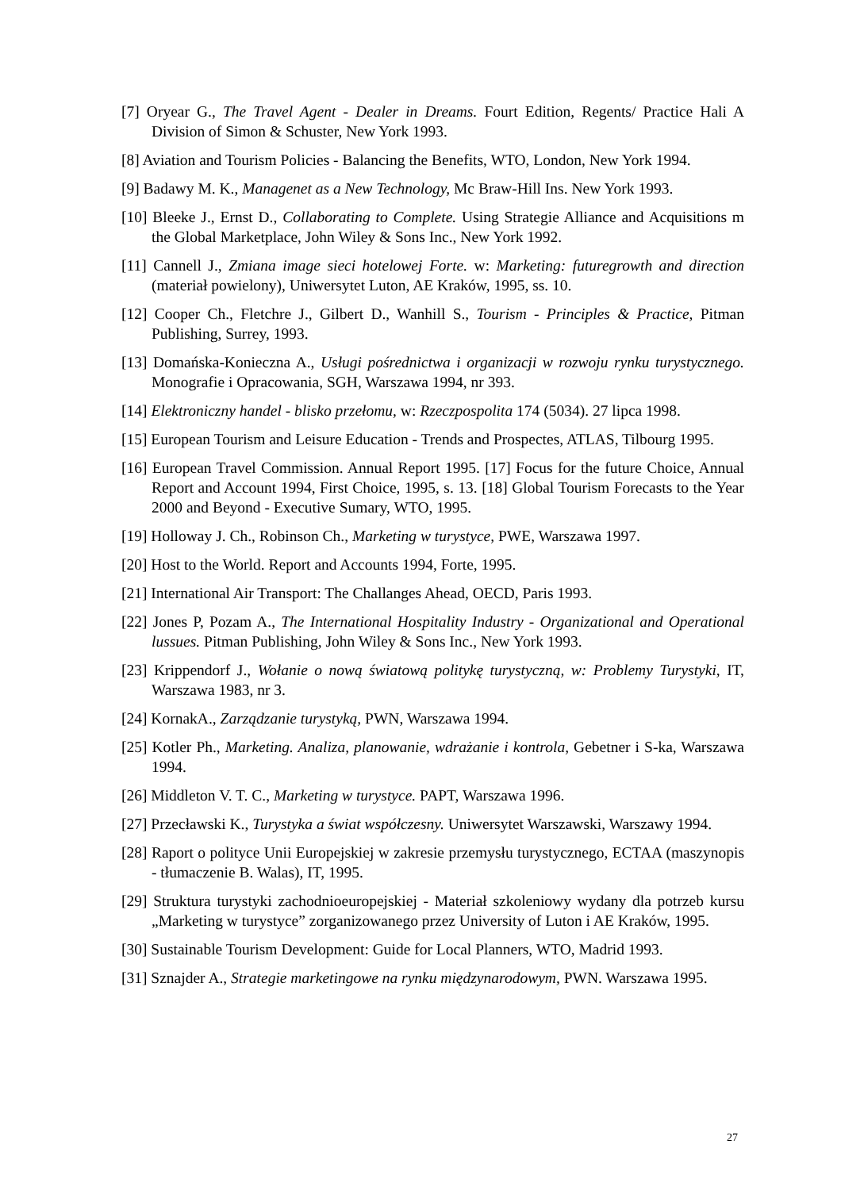[7] Oryear G., The Travel Agent - Dealer in Dreams. Fourt Edition, Regents/ Practice Hali A Division of Simon & Schuster, New York 1993.
[8] Aviation and Tourism Policies - Balancing the Benefits, WTO, London, New York 1994.
[9] Badawy M. K., Managenet as a New Technology, Mc Braw-Hill Ins. New York 1993.
[10] Bleeke J., Ernst D., Collaborating to Complete. Using Strategie Alliance and Acquisitions m the Global Marketplace, John Wiley & Sons Inc., New York 1992.
[11] Cannell J., Zmiana image sieci hotelowej Forte. w: Marketing: futuregrowth and direction (materiał powielony), Uniwersytet Luton, AE Kraków, 1995, ss. 10.
[12] Cooper Ch., Fletchre J., Gilbert D., Wanhill S., Tourism - Principles & Practice, Pitman Publishing, Surrey, 1993.
[13] Domańska-Konieczna A., Usługi pośrednictwa i organizacji w rozwoju rynku turystycznego. Monografie i Opracowania, SGH, Warszawa 1994, nr 393.
[14] Elektroniczny handel - blisko przełomu, w: Rzeczpospolita 174 (5034). 27 lipca 1998.
[15] European Tourism and Leisure Education - Trends and Prospectes, ATLAS, Tilbourg 1995.
[16] European Travel Commission. Annual Report 1995. [17] Focus for the future Choice, Annual Report and Account 1994, First Choice, 1995, s. 13. [18] Global Tourism Forecasts to the Year 2000 and Beyond - Executive Sumary, WTO, 1995.
[19] Holloway J. Ch., Robinson Ch., Marketing w turystyce, PWE, Warszawa 1997.
[20] Host to the World. Report and Accounts 1994, Forte, 1995.
[21] International Air Transport: The Challanges Ahead, OECD, Paris 1993.
[22] Jones P, Pozam A., The International Hospitality Industry - Organizational and Operational lussues. Pitman Publishing, John Wiley & Sons Inc., New York 1993.
[23] Krippendorf J., Wołanie o nową światową politykę turystyczną, w: Problemy Turystyki, IT, Warszawa 1983, nr 3.
[24] KornakA., Zarządzanie turystyką, PWN, Warszawa 1994.
[25] Kotler Ph., Marketing. Analiza, planowanie, wdrażanie i kontrola, Gebetner i S-ka, Warszawa 1994.
[26] Middleton V. T. C., Marketing w turystyce. PAPT, Warszawa 1996.
[27] Przecławski K., Turystyka a świat współczesny. Uniwersytet Warszawski, Warszawy 1994.
[28] Raport o polityce Unii Europejskiej w zakresie przemysłu turystycznego, ECTAA (maszynopis - tłumaczenie B. Walas), IT, 1995.
[29] Struktura turystyki zachodnioeuropejskiej - Materiał szkoleniowy wydany dla potrzeb kursu „Marketing w turystyce” zorganizowanego przez University of Luton i AE Kraków, 1995.
[30] Sustainable Tourism Development: Guide for Local Planners, WTO, Madrid 1993.
[31] Sznajder A., Strategie marketingowe na rynku międzynarodowym, PWN. Warszawa 1995.
27